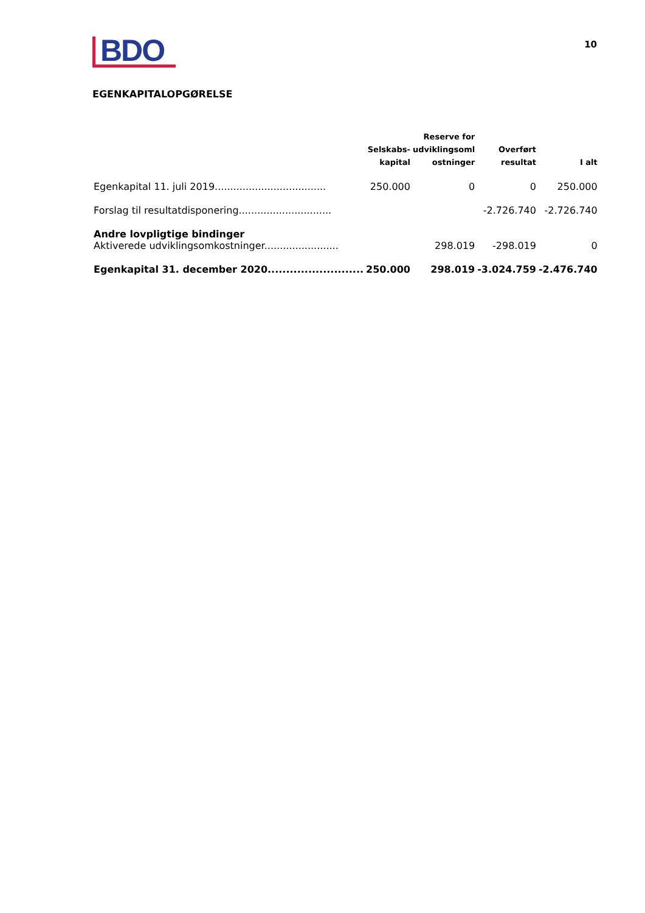BDO
10
EGENKAPITALOPGØRELSE
| | Selskabs- kapital | Reserve for udviklingsoml ostninger | Overført resultat | I alt |
| --- | --- | --- | --- | --- |
| Egenkapital 11. juli 2019.................................... | 250.000 | 0 | 0 | 250.000 |
| Forslag til resultatdisponering.............................. | | | -2.726.740 | -2.726.740 |
| Andre lovpligtige bindinger | | | | |
| Aktiverede udviklingsomkostninger........................ | | 298.019 | -298.019 | 0 |
| Egenkapital 31. december 2020.......................... | 250.000 | 298.019 | -3.024.759 | -2.476.740 |